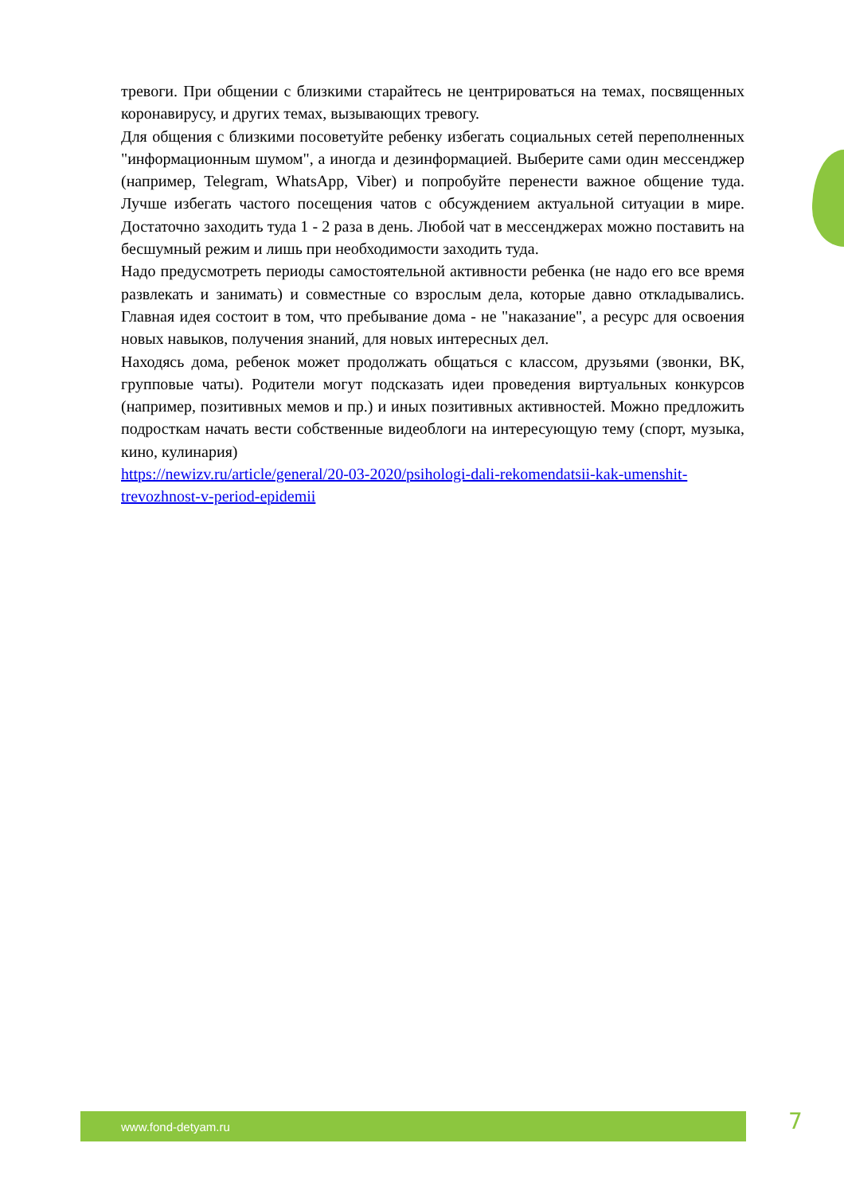тревоги. При общении с близкими старайтесь не центрироваться на темах, посвященных коронавирусу, и других темах, вызывающих тревогу.
Для общения с близкими посоветуйте ребенку избегать социальных сетей переполненных "информационным шумом", а иногда и дезинформацией. Выберите сами один мессенджер (например, Telegram, WhatsApp, Viber) и попробуйте перенести важное общение туда. Лучше избегать частого посещения чатов с обсуждением актуальной ситуации в мире. Достаточно заходить туда 1 - 2 раза в день. Любой чат в мессенджерах можно поставить на бесшумный режим и лишь при необходимости заходить туда.
Надо предусмотреть периоды самостоятельной активности ребенка (не надо его все время развлекать и занимать) и совместные со взрослым дела, которые давно откладывались. Главная идея состоит в том, что пребывание дома - не "наказание", а ресурс для освоения новых навыков, получения знаний, для новых интересных дел.
Находясь дома, ребенок может продолжать общаться с классом, друзьями (звонки, ВК, групповые чаты). Родители могут подсказать идеи проведения виртуальных конкурсов (например, позитивных мемов и пр.) и иных позитивных активностей. Можно предложить подросткам начать вести собственные видеоблоги на интересующую тему (спорт, музыка, кино, кулинария)
https://newizv.ru/article/general/20-03-2020/psihologi-dali-rekomendatsii-kak-umenshit-trevozhnost-v-period-epidemii
www.fond-detyam.ru 7